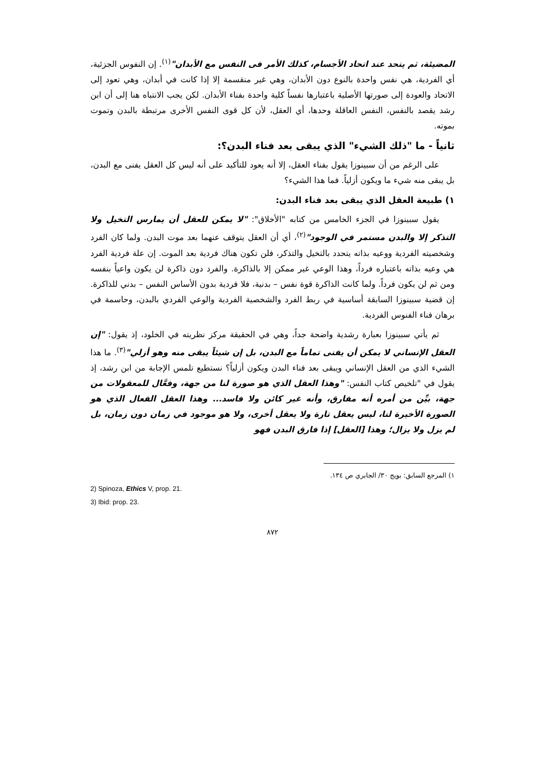المضيئة، ثم يتحد عند اتحاد الأجسام، كذلك الأمر فى النفس مع الأبدان"<sup>(١)</sup>. إن النفوس الجزئية، أي الفردية، هي نفس واحدة بالنوع دون الأبدان، وهي غير منقسمة إلا إذا كانت في أبدان، وهي تعود إلى الاتحاد والعودة إلى صورتها الأصلية باعتبارها نفساً كلية واحدة بفناء الأبدان. لكن يجب الانتباه هنا إلى أن ابن رشد يقصد بالنفس، النفس العاقلة وحدها، أي العقل، لأن كل قوى النفس الأخرى مرتبطة بالبدن وتموت بموته.
ثانياً - ما "ذلك الشيء" الذي يبقى بعد فناء البدن؟:
على الرغم من أن سبينوزا يقول بفناء العقل، إلا أنه يعود للتأكيد على أنه ليس كل العقل يفنى مع البدن، بل يبقى منه شيء ما ويكون أزلياً. فما هذا الشيء؟
١) طبيعة العقل الذي يبقى بعد فناء البدن:
يقول سبينوزا في الجزء الخامس من كتابه "الأخلاق": "لا يمكن للعقل أن يمارس التخيل ولا التذكر إلا والبدن مستمر في الوجود"<sup>(٢)</sup>، أي أن العقل يتوقف عنهما بعد موت البدن. ولما كان الفرد وشخصيته الفردية ووعيه بذاته يتحدد بالتخيل والتذكر، فلن تكون هناك فردية بعد الموت. إن علة فردية الفرد هي وعيه بذاته باعتباره فرداً، وهذا الوعي غير ممكن إلا بالذاكرة. والفرد دون ذاكرة لن يكون واعياً بنفسه ومن ثم لن يكون فرداً. ولما كانت الذاكرة قوة نفس – بدنية، فلا فردية بدون الأساس النفس – بدني للذاكرة. إن قضية سبينوزا السابقة أساسية في ربط الفرد والشخصية الفردية والوعي الفردي بالبدن، وحاسمة في برهان فناء الفنوس الفردية.
ثم يأتي سبينوزا بعبارة رشدية واضحة جداً، وهي في الحقيقة مركز نظريته في الخلود، إذ يقول: "إن العقل الإنساني لا يمكن أن يفنى تماماً مع البدن، بل إن شيئاً يبقى منه وهو أزلي"<sup>(٣)</sup>. ما هذا الشيء الذي من العقل الإنساني ويبقى بعد فناء البدن ويكون أزلياً؟ نستطيع تلمس الإجابة من ابن رشد، إذ يقول في "تلخيص كتاب النفس: "وهذا العقل الذي هو صورة لنا من جهة، وفعَّال للمعقولات من جهة، بيِّن من أمره أنه مفارق، وأنه غير كائن ولا فاسد... وهذا العقل الفعال الذي هو الصورة الأخيرة لنا، ليس يعقل تارة ولا يعقل أخرى، ولا هو موجود في زمان دون زمان، بل لم يزل ولا يزال؛ وهذا [العقل] إذا فارق البدن فهو
١) المرجع السابق: بويج ٣٠/ الجابري ص ١٣٤.
2) Spinoza, Ethics V, prop. 21.
3) Ibid: prop. 23.
٨٧٢